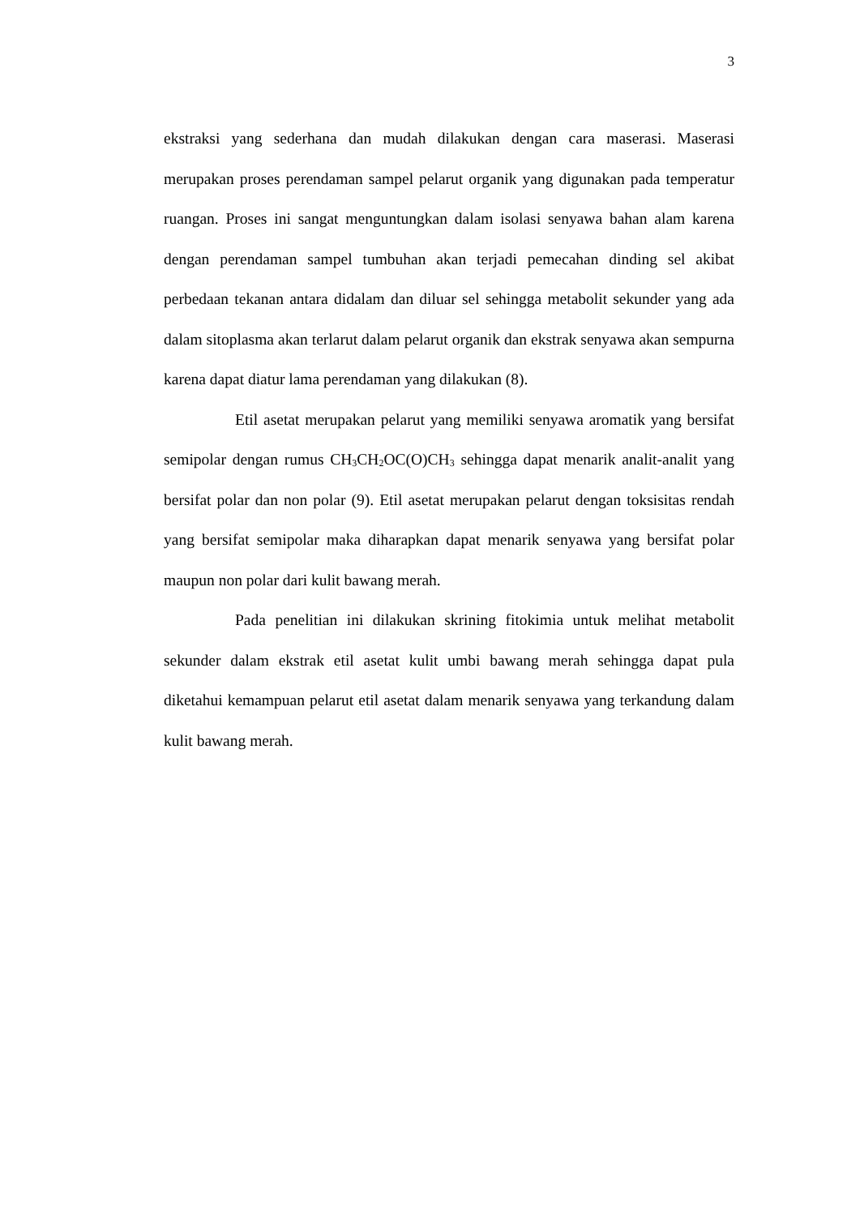3
ekstraksi yang sederhana dan mudah dilakukan dengan cara maserasi. Maserasi merupakan proses perendaman sampel pelarut organik yang digunakan pada temperatur ruangan. Proses ini sangat menguntungkan dalam isolasi senyawa bahan alam karena dengan perendaman sampel tumbuhan akan terjadi pemecahan dinding sel akibat perbedaan tekanan antara didalam dan diluar sel sehingga metabolit sekunder yang ada dalam sitoplasma akan terlarut dalam pelarut organik dan ekstrak senyawa akan sempurna karena dapat diatur lama perendaman yang dilakukan (8).
Etil asetat merupakan pelarut yang memiliki senyawa aromatik yang bersifat semipolar dengan rumus CH<sub>3</sub>CH<sub>2</sub>OC(O)CH<sub>3</sub> sehingga dapat menarik analit-analit yang bersifat polar dan non polar (9). Etil asetat merupakan pelarut dengan toksisitas rendah yang bersifat semipolar maka diharapkan dapat menarik senyawa yang bersifat polar maupun non polar dari kulit bawang merah.
Pada penelitian ini dilakukan skrining fitokimia untuk melihat metabolit sekunder dalam ekstrak etil asetat kulit umbi bawang merah sehingga dapat pula diketahui kemampuan pelarut etil asetat dalam menarik senyawa yang terkandung dalam kulit bawang merah.